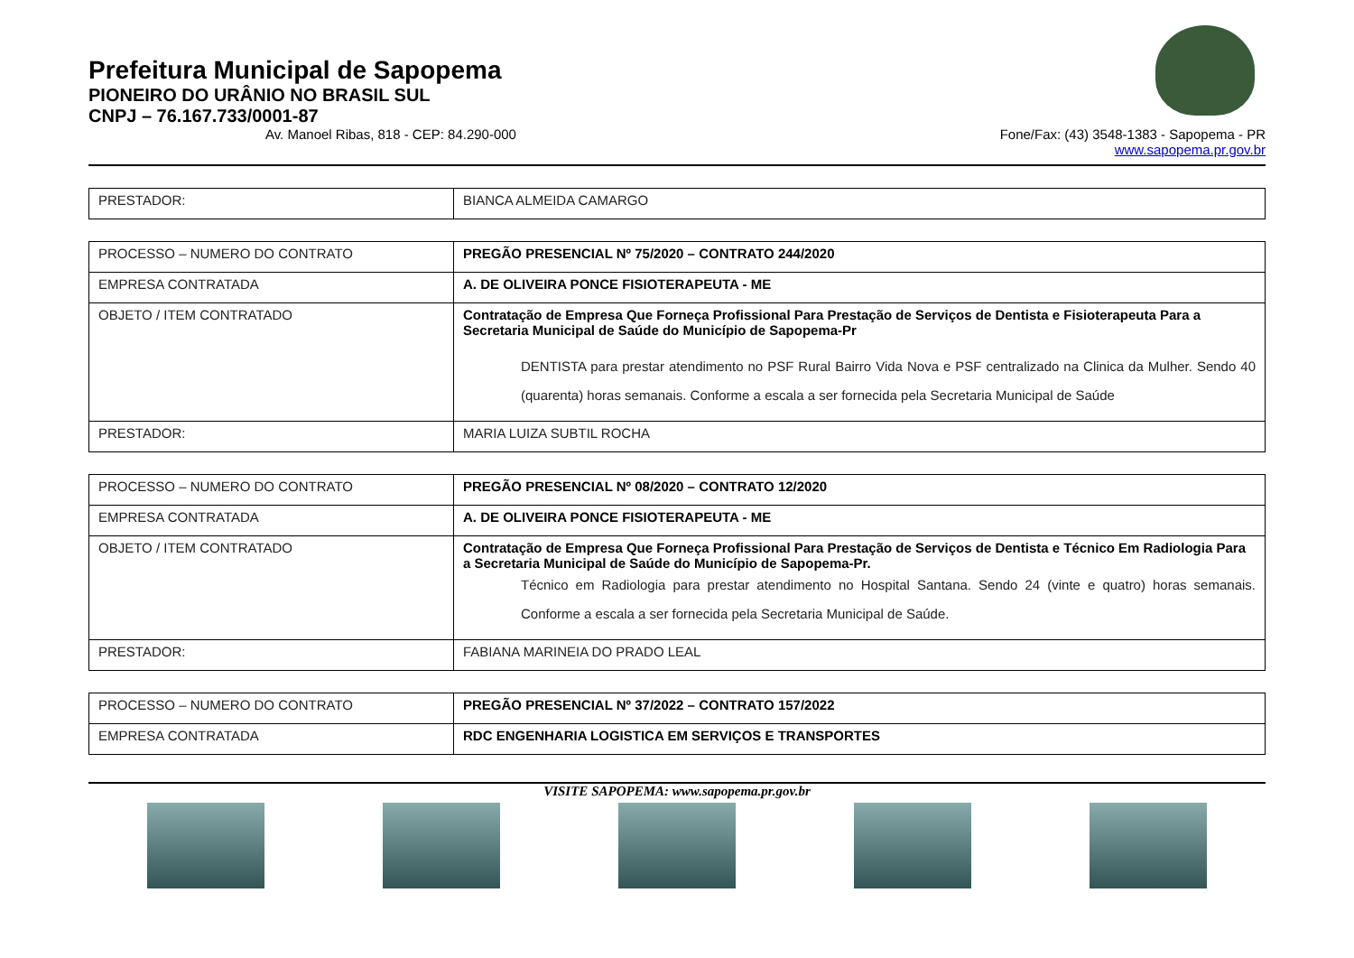Prefeitura Municipal de Sapopema
PIONEIRO DO URÂNIO NO BRASIL SUL
CNPJ – 76.167.733/0001-87
Av. Manoel Ribas, 818 - CEP: 84.290-000 Fone/Fax: (43) 3548-1383 - Sapopema - PR
www.sapopema.pr.gov.br
| PRESTADOR: | BIANCA ALMEIDA CAMARGO |
| PROCESSO – NUMERO DO CONTRATO | PREGÃO PRESENCIAL Nº 75/2020 – CONTRATO 244/2020 |
| EMPRESA CONTRATADA | A. DE OLIVEIRA PONCE FISIOTERAPEUTA - ME |
| OBJETO / ITEM CONTRATADO | Contratação de Empresa Que Forneça Profissional Para Prestação de Serviços de Dentista e Fisioterapeuta Para a Secretaria Municipal de Saúde do Município de Sapopema-Pr DENTISTA para prestar atendimento no PSF Rural Bairro Vida Nova e PSF centralizado na Clinica da Mulher. Sendo 40 (quarenta) horas semanais. Conforme a escala a ser fornecida pela Secretaria Municipal de Saúde |
| PRESTADOR: | MARIA LUIZA SUBTIL ROCHA |
| PROCESSO – NUMERO DO CONTRATO | PREGÃO PRESENCIAL Nº 08/2020 – CONTRATO 12/2020 |
| EMPRESA CONTRATADA | A. DE OLIVEIRA PONCE FISIOTERAPEUTA - ME |
| OBJETO / ITEM CONTRATADO | Contratação de Empresa Que Forneça Profissional Para Prestação de Serviços de Dentista e Técnico Em Radiologia Para a Secretaria Municipal de Saúde do Município de Sapopema-Pr. Técnico em Radiologia para prestar atendimento no Hospital Santana. Sendo 24 (vinte e quatro) horas semanais. Conforme a escala a ser fornecida pela Secretaria Municipal de Saúde. |
| PRESTADOR: | FABIANA MARINEIA DO PRADO LEAL |
| PROCESSO – NUMERO DO CONTRATO | PREGÃO PRESENCIAL Nº 37/2022 – CONTRATO 157/2022 |
| EMPRESA CONTRATADA | RDC ENGENHARIA LOGISTICA EM SERVIÇOS E TRANSPORTES |
VISITE SAPOPEMA: www.sapopema.pr.gov.br